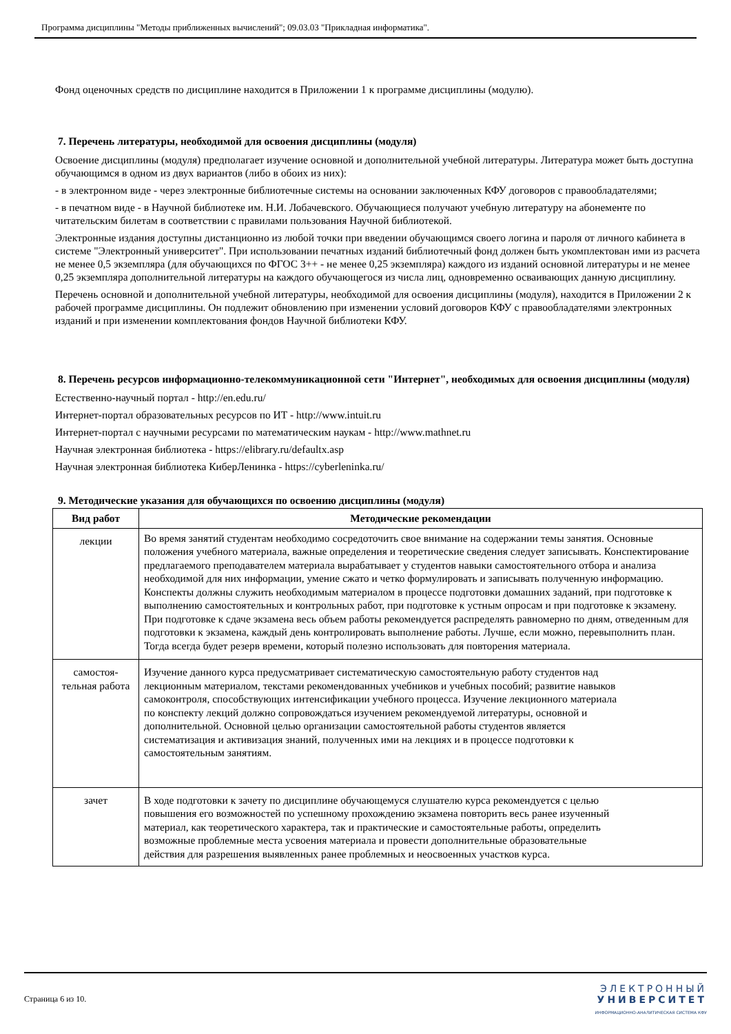Программа дисциплины "Методы приближенных вычислений"; 09.03.03 "Прикладная информатика".
Фонд оценочных средств по дисциплине находится в Приложении 1 к программе дисциплины (модулю).
7. Перечень литературы, необходимой для освоения дисциплины (модуля)
Освоение дисциплины (модуля) предполагает изучение основной и дополнительной учебной литературы. Литература может быть доступна обучающимся в одном из двух вариантов (либо в обоих из них):
- в электронном виде - через электронные библиотечные системы на основании заключенных КФУ договоров с правообладателями;
- в печатном виде - в Научной библиотеке им. Н.И. Лобачевского. Обучающиеся получают учебную литературу на абонементе по читательским билетам в соответствии с правилами пользования Научной библиотекой.
Электронные издания доступны дистанционно из любой точки при введении обучающимся своего логина и пароля от личного кабинета в системе "Электронный университет". При использовании печатных изданий библиотечный фонд должен быть укомплектован ими из расчета не менее 0,5 экземпляра (для обучающихся по ФГОС 3++ - не менее 0,25 экземпляра) каждого из изданий основной литературы и не менее 0,25 экземпляра дополнительной литературы на каждого обучающегося из числа лиц, одновременно осваивающих данную дисциплину.
Перечень основной и дополнительной учебной литературы, необходимой для освоения дисциплины (модуля), находится в Приложении 2 к рабочей программе дисциплины. Он подлежит обновлению при изменении условий договоров КФУ с правообладателями электронных изданий и при изменении комплектования фондов Научной библиотеки КФУ.
8. Перечень ресурсов информационно-телекоммуникационной сети "Интернет", необходимых для освоения дисциплины (модуля)
Естественно-научный портал - http://en.edu.ru/
Интернет-портал образовательных ресурсов по ИТ - http://www.intuit.ru
Интернет-портал с научными ресурсами по математическим наукам - http://www.mathnet.ru
Научная электронная библиотека - https://elibrary.ru/defaultx.asp
Научная электронная библиотека КиберЛенинка - https://cyberleninka.ru/
9. Методические указания для обучающихся по освоению дисциплины (модуля)
| Вид работ | Методические рекомендации |
| --- | --- |
| лекции | Во время занятий студентам необходимо сосредоточить свое внимание на содержании темы занятия. Основные положения учебного материала, важные определения и теоретические сведения следует записывать. Конспектирование предлагаемого преподавателем материала вырабатывает у студентов навыки самостоятельного отбора и анализа необходимой для них информации, умение сжато и четко формулировать и записывать полученную информацию. Конспекты должны служить необходимым материалом в процессе подготовки домашних заданий, при подготовке к выполнению самостоятельных и контрольных работ, при подготовке к устным опросам и при подготовке к экзамену. При подготовке к сдаче экзамена весь объем работы рекомендуется распределять равномерно по дням, отведенным для подготовки к экзамена, каждый день контролировать выполнение работы. Лучше, если можно, перевыполнить план. Тогда всегда будет резерв времени, который полезно использовать для повторения материала. |
| самостоя- тельная работа | Изучение данного курса предусматривает систематическую самостоятельную работу студентов над лекционным материалом, текстами рекомендованных учебников и учебных пособий; развитие навыков самоконтроля, способствующих интенсификации учебного процесса. Изучение лекционного материала по конспекту лекций должно сопровождаться изучением рекомендуемой литературы, основной и дополнительной. Основной целью организации самостоятельной работы студентов является систематизация и активизация знаний, полученных ими на лекциях и в процессе подготовки к самостоятельным занятиям. |
| зачет | В ходе подготовки к зачету по дисциплине обучающемуся слушателю курса рекомендуется с целью повышения его возможностей по успешному прохождению экзамена повторить весь ранее изученный материал, как теоретического характера, так и практические и самостоятельные работы, определить возможные проблемные места усвоения материала и провести дополнительные образовательные действия для разрешения выявленных ранее проблемных и неосвоенных участков курса. |
Страница 6 из 10.
ЭЛЕКТРОННЫЙ
УНИВЕРСИТЕТ
ИНФОРМАЦИОННО-АНАЛИТИЧЕСКАЯ СИСТЕМА КФУ